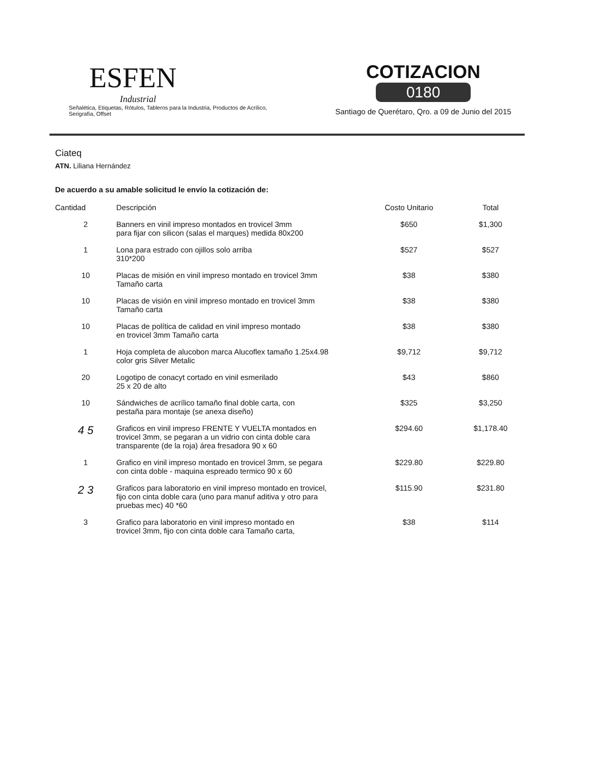ESFEN
Industrial
Señalética, Etiquetas, Rótulos, Tableros para la Industria, Productos de Acrílico, Serigrafía, Offset
COTIZACION
0180
Santiago de Querétaro, Qro. a 09 de Junio del 2015
Ciateq
ATN. Liliana Hernández
De acuerdo a su amable solicitud le envío la cotización de:
| Cantidad | Descripción | Costo Unitario | Total |
| --- | --- | --- | --- |
| 2 | Banners en vinil impreso montados en trovicel 3mm para fijar con silicon (salas el marques) medida 80x200 | $650 | $1,300 |
| 1 | Lona para estrado con ojillos solo arriba 310*200 | $527 | $527 |
| 10 | Placas de misión en vinil impreso montado en trovicel 3mm Tamaño carta | $38 | $380 |
| 10 | Placas de visión en vinil impreso montado en trovicel 3mm Tamaño carta | $38 | $380 |
| 10 | Placas de política de calidad en vinil impreso montado en trovicel 3mm Tamaño carta | $38 | $380 |
| 1 | Hoja completa de alucobon marca Alucoflex tamaño 1.25x4.98 color gris Silver Metalic | $9,712 | $9,712 |
| 20 | Logotipo de conacyt cortado en vinil esmerilado 25 x 20 de alto | $43 | $860 |
| 10 | Sándwiches de acrílico tamaño final doble carta, con pestaña para montaje (se anexa diseño) | $325 | $3,250 |
| 4 5 | Graficos en vinil impreso FRENTE Y VUELTA montados en trovicel 3mm, se pegaran a un vidrio con cinta doble cara transparente (de la roja) área fresadora 90 x 60 | $294.60 | $1,178.40 |
| 1 | Grafico en vinil impreso montado en trovicel 3mm, se pegara con cinta doble - maquina espreado termico 90 x 60 | $229.80 | $229.80 |
| 2 3 | Graficos para laboratorio en vinil impreso montado en trovicel, fijo con cinta doble cara (uno para manuf aditiva y otro para pruebas mec) 40 *60 | $115.90 | $231.80 |
| 3 | Grafico para laboratorio en vinil impreso montado en trovicel 3mm, fijo con cinta doble cara Tamaño carta, | $38 | $114 |